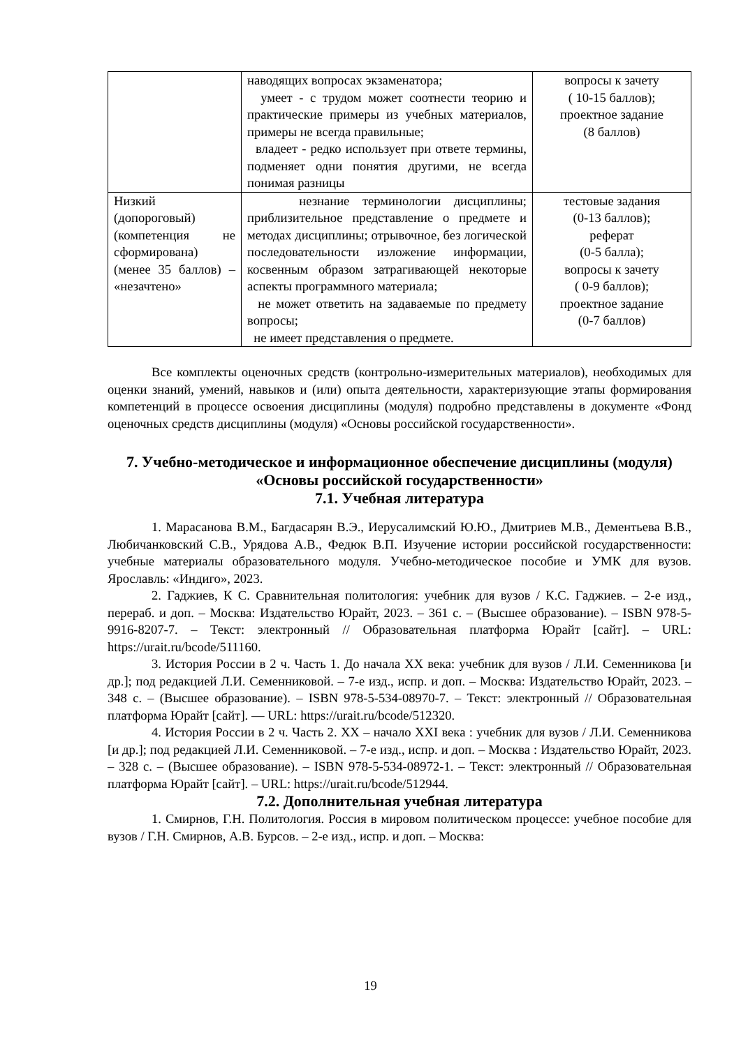| | наводящих вопросах экзаменатора; умеет - с трудом может соотнести теорию и практические примеры из учебных материалов, примеры не всегда правильные; владеет - редко использует при ответе термины, подменяет одни понятия другими, не всегда понимая разницы | вопросы к зачету ( 10-15 баллов); проектное задание (8 баллов) |
| Низкий (допороговый) (компетенция не сформирована) (менее 35 баллов) – «незачтено» | незнание терминологии дисциплины; приблизительное представление о предмете и методах дисциплины; отрывочное, без логической последовательности изложение информации, косвенным образом затрагивающей некоторые аспекты программного материала; не может ответить на задаваемые по предмету вопросы; не имеет представления о предмете. | тестовые задания (0-13 баллов); реферат (0-5 балла); вопросы к зачету ( 0-9 баллов); проектное задание (0-7 баллов) |
Все комплекты оценочных средств (контрольно-измерительных материалов), необходимых для оценки знаний, умений, навыков и (или) опыта деятельности, характеризующие этапы формирования компетенций в процессе освоения дисциплины (модуля) подробно представлены в документе «Фонд оценочных средств дисциплины (модуля) «Основы российской государственности».
7. Учебно-методическое и информационное обеспечение дисциплины (модуля) «Основы российской государственности»
7.1. Учебная литература
1. Марасанова В.М., Багдасарян В.Э., Иерусалимский Ю.Ю., Дмитриев М.В., Дементьева В.В., Любичанковский С.В., Урядова А.В., Федюк В.П. Изучение истории российской государственности: учебные материалы образовательного модуля. Учебно-методическое пособие и УМК для вузов. Ярославль: «Индиго», 2023.
2. Гаджиев, К С. Сравнительная политология: учебник для вузов / К.С. Гаджиев. – 2-е изд., перераб. и доп. – Москва: Издательство Юрайт, 2023. – 361 с. – (Высшее образование). – ISBN 978-5-9916-8207-7. – Текст: электронный // Образовательная платформа Юрайт [сайт]. – URL: https://urait.ru/bcode/511160.
3. История России в 2 ч. Часть 1. До начала XX века: учебник для вузов / Л.И. Семенникова [и др.]; под редакцией Л.И. Семенниковой. – 7-е изд., испр. и доп. – Москва: Издательство Юрайт, 2023. – 348 с. – (Высшее образование). – ISBN 978-5-534-08970-7. – Текст: электронный // Образовательная платформа Юрайт [сайт]. — URL: https://urait.ru/bcode/512320.
4. История России в 2 ч. Часть 2. XX – начало XXI века : учебник для вузов / Л.И. Семенникова [и др.]; под редакцией Л.И. Семенниковой. – 7-е изд., испр. и доп. – Москва : Издательство Юрайт, 2023. – 328 с. – (Высшее образование). – ISBN 978-5-534-08972-1. – Текст: электронный // Образовательная платформа Юрайт [сайт]. – URL: https://urait.ru/bcode/512944.
7.2. Дополнительная учебная литература
1. Смирнов, Г.Н. Политология. Россия в мировом политическом процессе: учебное пособие для вузов / Г.Н. Смирнов, А.В. Бурсов. – 2-е изд., испр. и доп. – Москва:
19